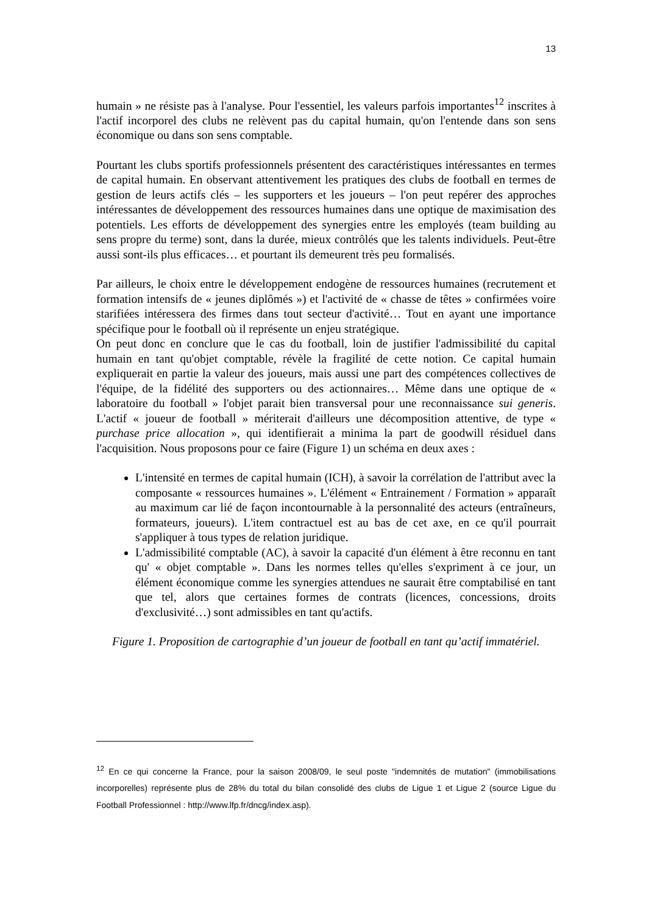13
humain » ne résiste pas à l'analyse. Pour l'essentiel, les valeurs parfois importantes<sup>12</sup> inscrites à l'actif incorporel des clubs ne relèvent pas du capital humain, qu'on l'entende dans son sens économique ou dans son sens comptable.
Pourtant les clubs sportifs professionnels présentent des caractéristiques intéressantes en termes de capital humain. En observant attentivement les pratiques des clubs de football en termes de gestion de leurs actifs clés – les supporters et les joueurs – l'on peut repérer des approches intéressantes de développement des ressources humaines dans une optique de maximisation des potentiels. Les efforts de développement des synergies entre les employés (team building au sens propre du terme) sont, dans la durée, mieux contrôlés que les talents individuels. Peut-être aussi sont-ils plus efficaces… et pourtant ils demeurent très peu formalisés.
Par ailleurs, le choix entre le développement endogène de ressources humaines (recrutement et formation intensifs de « jeunes diplômés ») et l'activité de « chasse de têtes » confirmées voire starifiées intéressera des firmes dans tout secteur d'activité… Tout en ayant une importance spécifique pour le football où il représente un enjeu stratégique.
On peut donc en conclure que le cas du football, loin de justifier l'admissibilité du capital humain en tant qu'objet comptable, révèle la fragilité de cette notion. Ce capital humain expliquerait en partie la valeur des joueurs, mais aussi une part des compétences collectives de l'équipe, de la fidélité des supporters ou des actionnaires… Même dans une optique de « laboratoire du football » l'objet parait bien transversal pour une reconnaissance sui generis. L'actif « joueur de football » mériterait d'ailleurs une décomposition attentive, de type « purchase price allocation », qui identifierait a minima la part de goodwill résiduel dans l'acquisition. Nous proposons pour ce faire (Figure 1) un schéma en deux axes :
L'intensité en termes de capital humain (ICH), à savoir la corrélation de l'attribut avec la composante « ressources humaines ». L'élément « Entrainement / Formation » apparaît au maximum car lié de façon incontournable à la personnalité des acteurs (entraîneurs, formateurs, joueurs). L'item contractuel est au bas de cet axe, en ce qu'il pourrait s'appliquer à tous types de relation juridique.
L'admissibilité comptable (AC), à savoir la capacité d'un élément à être reconnu en tant qu' « objet comptable ». Dans les normes telles qu'elles s'expriment à ce jour, un élément économique comme les synergies attendues ne saurait être comptabilisé en tant que tel, alors que certaines formes de contrats (licences, concessions, droits d'exclusivité…) sont admissibles en tant qu'actifs.
Figure 1. Proposition de cartographie d’un joueur de football en tant qu’actif immatériel.
<sup>12</sup> En ce qui concerne la France, pour la saison 2008/09, le seul poste "indemnités de mutation" (immobilisations incorporelles) représente plus de 28% du total du bilan consolidé des clubs de Ligue 1 et Ligue 2 (source Ligue du Football Professionnel : http://www.lfp.fr/dncg/index.asp).